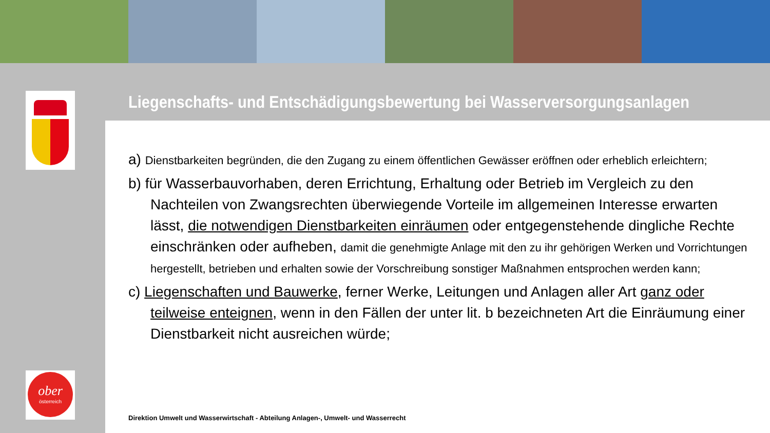ober
österreich
Liegenschafts- und Entschädigungsbewertung bei Wasserversorgungsanlagen
a) Dienstbarkeiten begründen, die den Zugang zu einem öffentlichen Gewässer eröffnen oder erheblich erleichtern;
b) für Wasserbauvorhaben, deren Errichtung, Erhaltung oder Betrieb im Vergleich zu den Nachteilen von Zwangsrechten überwiegende Vorteile im allgemeinen Interesse erwarten lässt, die notwendigen Dienstbarkeiten einräumen oder entgegenstehende dingliche Rechte einschränken oder aufheben, damit die genehmigte Anlage mit den zu ihr gehörigen Werken und Vorrichtungen hergestellt, betrieben und erhalten sowie der Vorschreibung sonstiger Maßnahmen entsprochen werden kann;
c) Liegenschaften und Bauwerke, ferner Werke, Leitungen und Anlagen aller Art ganz oder teilweise enteignen, wenn in den Fällen der unter lit. b bezeichneten Art die Einräumung einer Dienstbarkeit nicht ausreichen würde;
Direktion Umwelt und Wasserwirtschaft - Abteilung Anlagen-, Umwelt- und Wasserrecht